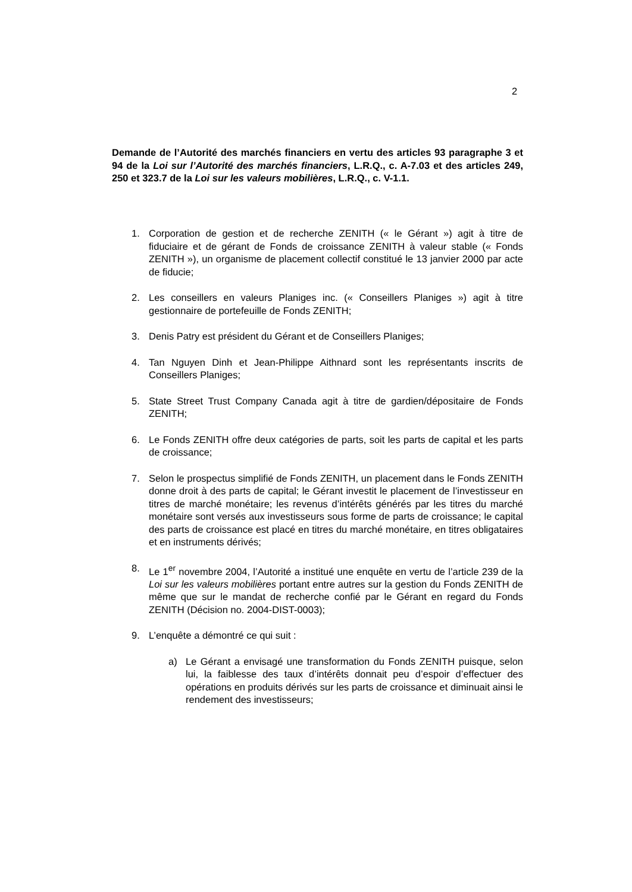2
Demande de l’Autorité des marchés financiers en vertu des articles 93 paragraphe 3 et 94 de la Loi sur l’Autorité des marchés financiers, L.R.Q., c. A-7.03 et des articles 249, 250 et 323.7 de la Loi sur les valeurs mobilières, L.R.Q., c. V-1.1.
1. Corporation de gestion et de recherche ZENITH (« le Gérant ») agit à titre de fiduciaire et de gérant de Fonds de croissance ZENITH à valeur stable (« Fonds ZENITH »), un organisme de placement collectif constitué le 13 janvier 2000 par acte de fiducie;
2. Les conseillers en valeurs Planiges inc. (« Conseillers Planiges ») agit à titre gestionnaire de portefeuille de Fonds ZENITH;
3. Denis Patry est président du Gérant et de Conseillers Planiges;
4. Tan Nguyen Dinh et Jean-Philippe Aithnard sont les représentants inscrits de Conseillers Planiges;
5. State Street Trust Company Canada agit à titre de gardien/dépositaire de Fonds ZENITH;
6. Le Fonds ZENITH offre deux catégories de parts, soit les parts de capital et les parts de croissance;
7. Selon le prospectus simplifié de Fonds ZENITH, un placement dans le Fonds ZENITH donne droit à des parts de capital; le Gérant investit le placement de l’investisseur en titres de marché monétaire; les revenus d’intérêts générés par les titres du marché monétaire sont versés aux investisseurs sous forme de parts de croissance; le capital des parts de croissance est placé en titres du marché monétaire, en titres obligataires et en instruments dérivés;
8. Le 1<sup>er</sup> novembre 2004, l’Autorité a institué une enquête en vertu de l’article 239 de la Loi sur les valeurs mobilières portant entre autres sur la gestion du Fonds ZENITH de même que sur le mandat de recherche confié par le Gérant en regard du Fonds ZENITH (Décision no. 2004-DIST-0003);
9. L’enquête a démontré ce qui suit :
a) Le Gérant a envisagé une transformation du Fonds ZENITH puisque, selon lui, la faiblesse des taux d’intérêts donnait peu d’espoir d’effectuer des opérations en produits dérivés sur les parts de croissance et diminuait ainsi le rendement des investisseurs;